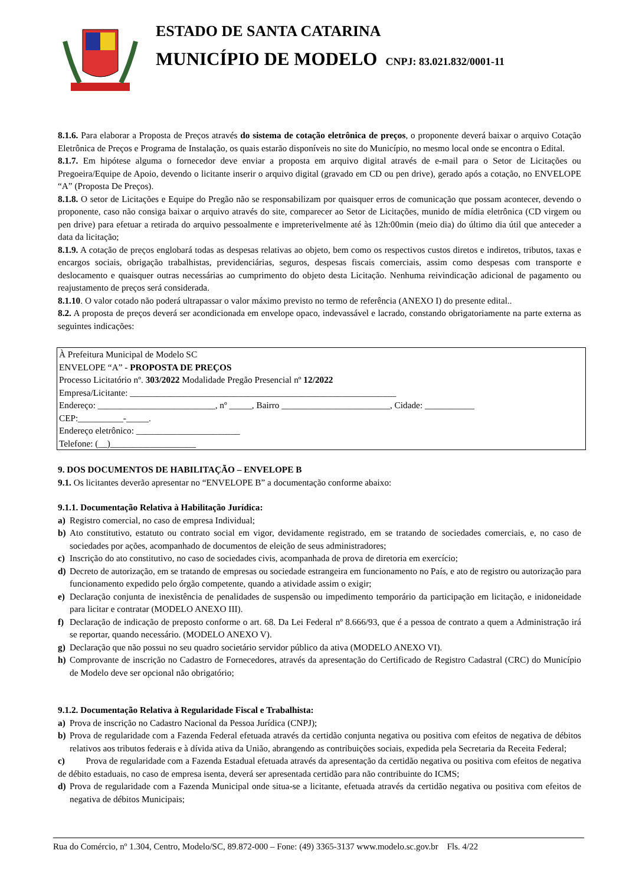ESTADO DE SANTA CATARINA
MUNICÍPIO DE MODELO CNPJ: 83.021.832/0001-11
8.1.6. Para elaborar a Proposta de Preços através do sistema de cotação eletrônica de preços, o proponente deverá baixar o arquivo Cotação Eletrônica de Preços e Programa de Instalação, os quais estarão disponíveis no site do Município, no mesmo local onde se encontra o Edital.
8.1.7. Em hipótese alguma o fornecedor deve enviar a proposta em arquivo digital através de e-mail para o Setor de Licitações ou Pregoeira/Equipe de Apoio, devendo o licitante inserir o arquivo digital (gravado em CD ou pen drive), gerado após a cotação, no ENVELOPE “A” (Proposta De Preços).
8.1.8. O setor de Licitações e Equipe do Pregão não se responsabilizam por quaisquer erros de comunicação que possam acontecer, devendo o proponente, caso não consiga baixar o arquivo através do site, comparecer ao Setor de Licitações, munido de mídia eletrônica (CD virgem ou pen drive) para efetuar a retirada do arquivo pessoalmente e impreterivelmente até às 12h:00min (meio dia) do último dia útil que anteceder a data da licitação;
8.1.9. A cotação de preços englobará todas as despesas relativas ao objeto, bem como os respectivos custos diretos e indiretos, tributos, taxas e encargos sociais, obrigação trabalhistas, previdenciárias, seguros, despesas fiscais comerciais, assim como despesas com transporte e deslocamento e quaisquer outras necessárias ao cumprimento do objeto desta Licitação. Nenhuma reivindicação adicional de pagamento ou reajustamento de preços será considerada.
8.1.10. O valor cotado não poderá ultrapassar o valor máximo previsto no termo de referência (ANEXO I) do presente edital..
8.2. A proposta de preços deverá ser acondicionada em envelope opaco, indevassável e lacrado, constando obrigatoriamente na parte externa as seguintes indicações:
À Prefeitura Municipal de Modelo SC
ENVELOPE “A” - PROPOSTA DE PREÇOS
Processo Licitatório nº. 303/2022 Modalidade Pregão Presencial nº 12/2022
Empresa/Licitante: ___________________________________________________________
Endereço: __________________________, nº _____, Bairro ________________________, Cidade: ___________
CEP:__________-_____.
Endereço eletrônico: _______________________
Telefone: (__)___________________
9. DOS DOCUMENTOS DE HABILITAÇÃO – ENVELOPE B
9.1. Os licitantes deverão apresentar no “ENVELOPE B” a documentação conforme abaixo:
9.1.1. Documentação Relativa à Habilitação Jurídica:
a) Registro comercial, no caso de empresa Individual;
b) Ato constitutivo, estatuto ou contrato social em vigor, devidamente registrado, em se tratando de sociedades comerciais, e, no caso de sociedades por ações, acompanhado de documentos de eleição de seus administradores;
c) Inscrição do ato constitutivo, no caso de sociedades civis, acompanhada de prova de diretoria em exercício;
d) Decreto de autorização, em se tratando de empresas ou sociedade estrangeira em funcionamento no País, e ato de registro ou autorização para funcionamento expedido pelo órgão competente, quando a atividade assim o exigir;
e) Declaração conjunta de inexistência de penalidades de suspensão ou impedimento temporário da participação em licitação, e inidoneidade para licitar e contratar (MODELO ANEXO III).
f) Declaração de indicação de preposto conforme o art. 68. Da Lei Federal nº 8.666/93, que é a pessoa de contrato a quem a Administração irá se reportar, quando necessário. (MODELO ANEXO V).
g) Declaração que não possui no seu quadro societário servidor público da ativa (MODELO ANEXO VI).
h) Comprovante de inscrição no Cadastro de Fornecedores, através da apresentação do Certificado de Registro Cadastral (CRC) do Município de Modelo deve ser opcional não obrigatório;
9.1.2. Documentação Relativa à Regularidade Fiscal e Trabalhista:
a) Prova de inscrição no Cadastro Nacional da Pessoa Jurídica (CNPJ);
b) Prova de regularidade com a Fazenda Federal efetuada através da certidão conjunta negativa ou positiva com efeitos de negativa de débitos relativos aos tributos federais e à dívida ativa da União, abrangendo as contribuições sociais, expedida pela Secretaria da Receita Federal;
c) Prova de regularidade com a Fazenda Estadual efetuada através da apresentação da certidão negativa ou positiva com efeitos de negativa de débito estaduais, no caso de empresa isenta, deverá ser apresentada certidão para não contribuinte do ICMS;
d) Prova de regularidade com a Fazenda Municipal onde situa-se a licitante, efetuada através da certidão negativa ou positiva com efeitos de negativa de débitos Municipais;
Rua do Comércio, nº 1.304, Centro, Modelo/SC, 89.872-000 – Fone: (49) 3365-3137 www.modelo.sc.gov.br Fls. 4/22